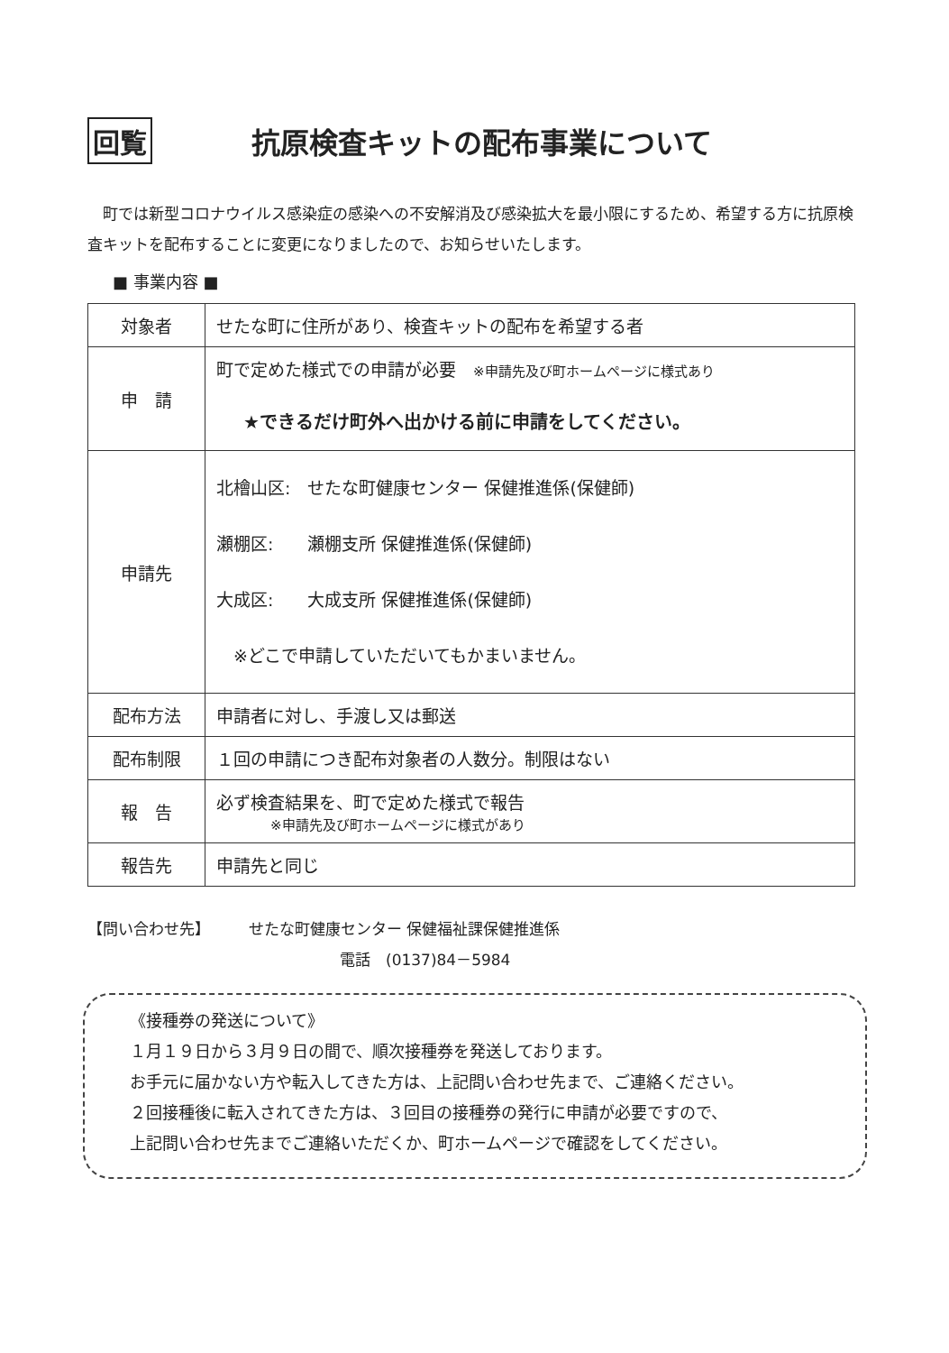回覧 抗原検査キットの配布事業について
町では新型コロナウイルス感染症の感染への不安解消及び感染拡大を最小限にするため、希望する方に抗原検査キットを配布することに変更になりましたので、お知らせいたします。
■ 事業内容 ■
| 対象者 | せたな町に住所があり、検査キットの配布を希望する者 |
| 申 請 | 町で定めた様式での申請が必要 ※申請先及び町ホームページに様式あり ★できるだけ町外へ出かける前に申請をしてください。 |
| 申請先 | 北檜山区: せたな町健康センター 保健推進係(保健師) 瀬棚区: 瀬棚支所 保健推進係(保健師) 大成区: 大成支所 保健推進係(保健師) ※どこで申請していただいてもかまいません。 |
| 配布方法 | 申請者に対し、手渡し又は郵送 |
| 配布制限 | １回の申請につき配布対象者の人数分。制限はない |
| 報 告 | 必ず検査結果を、町で定めた様式で報告 ※申請先及び町ホームページに様式があり |
| 報告先 | 申請先と同じ |
【問い合わせ先】　　　せたな町健康センター 保健福祉課保健推進係
電話　(0137)84－5984
《接種券の発送について》
１月１９日から３月９日の間で、順次接種券を発送しております。
お手元に届かない方や転入してきた方は、上記問い合わせ先まで、ご連絡ください。
２回接種後に転入されてきた方は、３回目の接種券の発行に申請が必要ですので、
上記問い合わせ先までご連絡いただくか、町ホームページで確認をしてください。